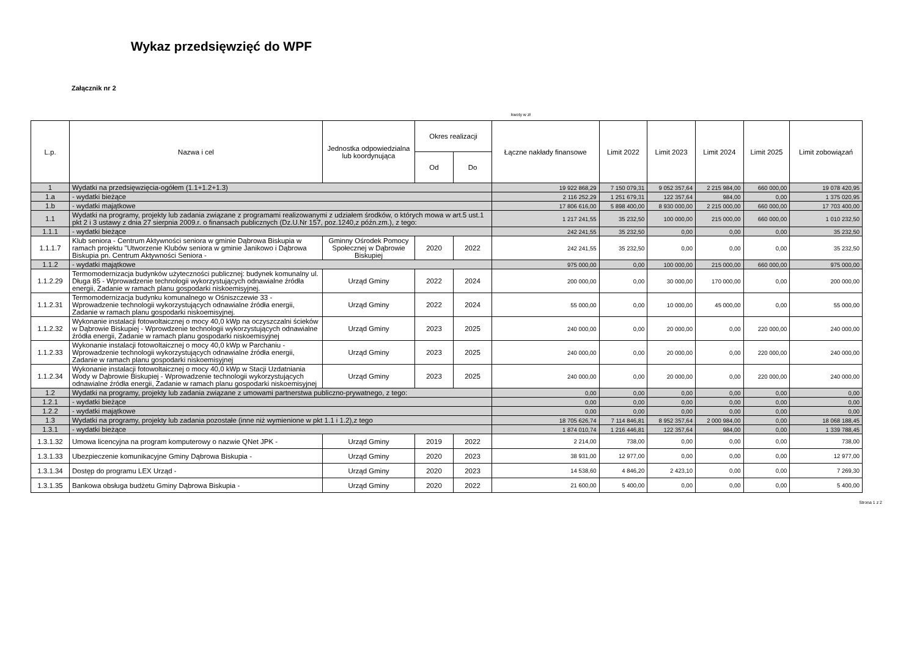Wykaz przedsięwzięć do WPF
Załącznik nr 2
kwoty w zł
| L.p. | Nazwa i cel | Jednostka odpowiedzialna lub koordynująca | Okres realizacji | | Łączne nakłady finansowe | Limit 2022 | Limit 2023 | Limit 2024 | Limit 2025 | Limit zobowiązań |
| --- | --- | --- | --- | --- | --- | --- | --- | --- | --- | --- |
| | | | Od | Do | | | | | | |
| 1 | Wydatki na przedsięwzięcia-ogółem (1.1+1.2+1.3) | | | | 19 922 868,29 | 7 150 079,31 | 9 052 357,64 | 2 215 984,00 | 660 000,00 | 19 078 420,95 |
| 1.a | - wydatki bieżące | | | | 2 116 252,29 | 1 251 679,31 | 122 357,64 | 984,00 | 0,00 | 1 375 020,95 |
| 1.b | - wydatki majątkowe | | | | 17 806 616,00 | 5 898 400,00 | 8 930 000,00 | 2 215 000,00 | 660 000,00 | 17 703 400,00 |
| 1.1 | Wydatki na programy, projekty lub zadania związane z programami realizowanymi z udziałem środków, o których mowa w art.5 ust.1 pkt 2 i 3 ustawy z dnia 27 sierpnia 2009.r. o finansach publicznych (Dz.U.Nr 157, poz.1240,z późn.zm.), z tego: | | | | 1 217 241,55 | 35 232,50 | 100 000,00 | 215 000,00 | 660 000,00 | 1 010 232,50 |
| 1.1.1 | - wydatki bieżące | | | | 242 241,55 | 35 232,50 | 0,00 | 0,00 | 0,00 | 35 232,50 |
| 1.1.1.7 | Klub seniora - Centrum Aktywności seniora w gminie Dąbrowa Biskupia w ramach projektu "Utworzenie Klubów seniora w gminie Janikowo i Dąbrowa Biskupia pn. Centrum Aktywności Seniora - | Gminny Ośrodek Pomocy Społecznej w Dąbrowie Biskupiej | 2020 | 2022 | 242 241,55 | 35 232,50 | 0,00 | 0,00 | 0,00 | 35 232,50 |
| 1.1.2 | - wydatki majątkowe | | | | 975 000,00 | 0,00 | 100 000,00 | 215 000,00 | 660 000,00 | 975 000,00 |
| 1.1.2.29 | Termomodernizacja budynków użyteczności publicznej: budynek komunalny ul. Długa 85 - Wprowadzenie technologii wykorzystujących odnawialne źródła energii, Zadanie w ramach planu gospodarki niskoemisyjnej. | Urząd Gminy | 2022 | 2024 | 200 000,00 | 0,00 | 30 000,00 | 170 000,00 | 0,00 | 200 000,00 |
| 1.1.2.31 | Termomodernizacja budynku komunalnego w Ośniszczewie 33 - Wprowadzenie technologii wykorzystujących odnawialne źródła energii, Zadanie w ramach planu gospodarki niskoemisyjnej. | Urząd Gminy | 2022 | 2024 | 55 000,00 | 0,00 | 10 000,00 | 45 000,00 | 0,00 | 55 000,00 |
| 1.1.2.32 | Wykonanie instalacji fotowoltaicznej o mocy 40,0 kWp na oczyszczalni ścieków w Dąbrowie Biskupiej - Wprowdzenie technologii wykorzystujących odnawialne źródła energii, Zadanie w ramach planu gospodarki niskoemisyjnej | Urząd Gminy | 2023 | 2025 | 240 000,00 | 0,00 | 20 000,00 | 0,00 | 220 000,00 | 240 000,00 |
| 1.1.2.33 | Wykonanie instalacji fotowoltaicznej o mocy 40,0 kWp w Parchaniu - Wprowadzenie technologii wykorzystujących odnawialne źródła energii, Zadanie w ramach planu gospodarki niskoemisyjnej | Urząd Gminy | 2023 | 2025 | 240 000,00 | 0,00 | 20 000,00 | 0,00 | 220 000,00 | 240 000,00 |
| 1.1.2.34 | Wykonanie instalacji fotowoltaicznej o mocy 40,0 kWp w Stacji Uzdatniania Wody w Dąbrowie Biskupiej - Wprowadzenie technologii wykorzystujących odnawialne źródła energii, Zadanie w ramach planu gospodarki niskoemisyjnej | Urząd Gminy | 2023 | 2025 | 240 000,00 | 0,00 | 20 000,00 | 0,00 | 220 000,00 | 240 000,00 |
| 1.2 | Wydatki na programy, projekty lub zadania związane z umowami partnerstwa publiczno-prywatnego, z tego: | | | | 0,00 | 0,00 | 0,00 | 0,00 | 0,00 | 0,00 |
| 1.2.1 | - wydatki bieżące | | | | 0,00 | 0,00 | 0,00 | 0,00 | 0,00 | 0,00 |
| 1.2.2 | - wydatki majątkowe | | | | 0,00 | 0,00 | 0,00 | 0,00 | 0,00 | 0,00 |
| 1.3 | Wydatki na programy, projekty lub zadania pozostałe (inne niż wymienione w pkt 1.1 i 1.2),z tego | | | | 18 705 626,74 | 7 114 846,81 | 8 952 357,64 | 2 000 984,00 | 0,00 | 18 068 188,45 |
| 1.3.1 | - wydatki bieżące | | | | 1 874 010,74 | 1 216 446,81 | 122 357,64 | 984,00 | 0,00 | 1 339 788,45 |
| 1.3.1.32 | Umowa licencyjna na program komputerowy o nazwie QNet JPK - | Urząd Gminy | 2019 | 2022 | 2 214,00 | 738,00 | 0,00 | 0,00 | 0,00 | 738,00 |
| 1.3.1.33 | Ubezpieczenie komunikacyjne Gminy Dąbrowa Biskupia - | Urząd Gminy | 2020 | 2023 | 38 931,00 | 12 977,00 | 0,00 | 0,00 | 0,00 | 12 977,00 |
| 1.3.1.34 | Dostęp do programu LEX Urząd - | Urząd Gminy | 2020 | 2023 | 14 538,60 | 4 846,20 | 2 423,10 | 0,00 | 0,00 | 7 269,30 |
| 1.3.1.35 | Bankowa obsługa budżetu Gminy Dąbrowa Biskupia - | Urząd Gminy | 2020 | 2022 | 21 600,00 | 5 400,00 | 0,00 | 0,00 | 0,00 | 5 400,00 |
Strona 1 z 2